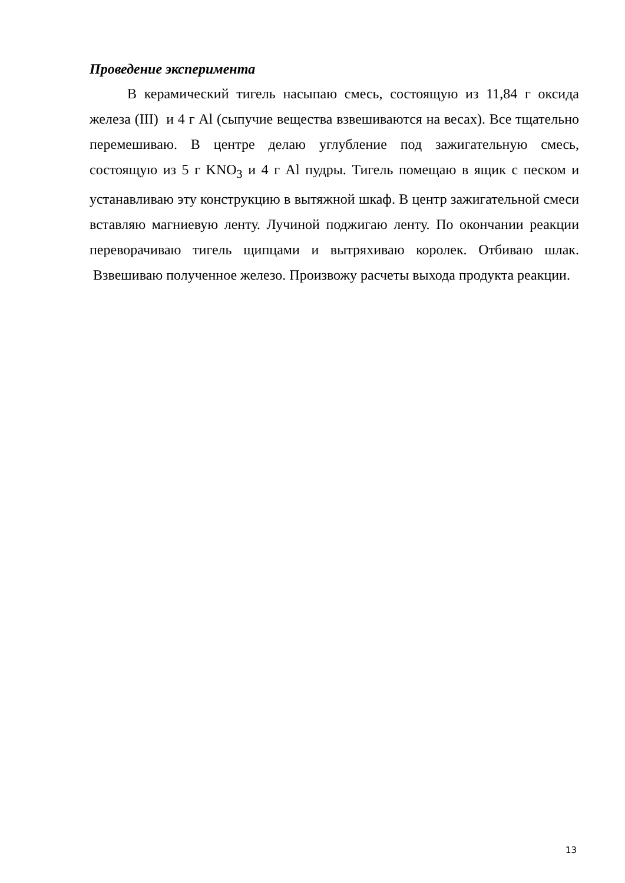Проведение эксперимента
В керамический тигель насыпаю смесь, состоящую из 11,84 г оксида железа (III) и 4 г Al (сыпучие вещества взвешиваются на весах). Все тщательно перемешиваю. В центре делаю углубление под зажигательную смесь, состоящую из 5 г KNO<sub>3</sub> и 4 г Al пудры. Тигель помещаю в ящик с песком и устанавливаю эту конструкцию в вытяжной шкаф. В центр зажигательной смеси вставляю магниевую ленту. Лучиной поджигаю ленту. По окончании реакции переворачиваю тигель щипцами и вытряхиваю королек. Отбиваю шлак. Взвешиваю полученное железо. Произвожу расчеты выхода продукта реакции.
13